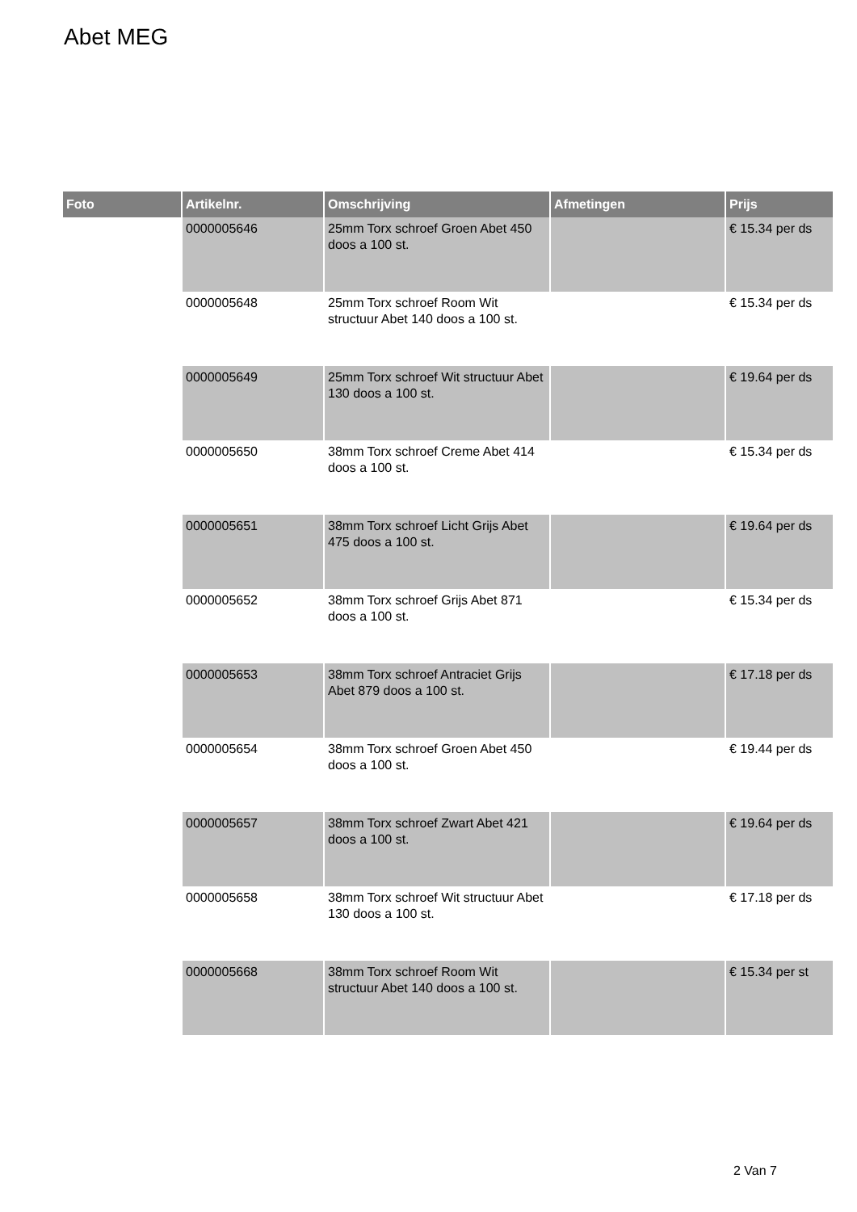Abet MEG
| Foto | Artikelnr. | Omschrijving | Afmetingen | Prijs |
| --- | --- | --- | --- | --- |
| | 0000005646 | 25mm Torx schroef Groen Abet 450 doos a 100 st. | | € 15.34 per ds |
| | 0000005648 | 25mm Torx schroef Room Wit structuur Abet 140 doos a 100 st. | | € 15.34 per ds |
| | 0000005649 | 25mm Torx schroef Wit structuur Abet 130 doos a 100 st. | | € 19.64 per ds |
| | 0000005650 | 38mm Torx schroef Creme Abet 414 doos a 100 st. | | € 15.34 per ds |
| | 0000005651 | 38mm Torx schroef Licht Grijs Abet 475 doos a 100 st. | | € 19.64 per ds |
| | 0000005652 | 38mm Torx schroef Grijs Abet 871 doos a 100 st. | | € 15.34 per ds |
| | 0000005653 | 38mm Torx schroef Antraciet Grijs Abet 879 doos a 100 st. | | € 17.18 per ds |
| | 0000005654 | 38mm Torx schroef Groen Abet 450 doos a 100 st. | | € 19.44 per ds |
| | 0000005657 | 38mm Torx schroef Zwart Abet 421 doos a 100 st. | | € 19.64 per ds |
| | 0000005658 | 38mm Torx schroef Wit structuur Abet 130 doos a 100 st. | | € 17.18 per ds |
| | 0000005668 | 38mm Torx schroef Room Wit structuur Abet 140 doos a 100 st. | | € 15.34 per st |
2 Van 7